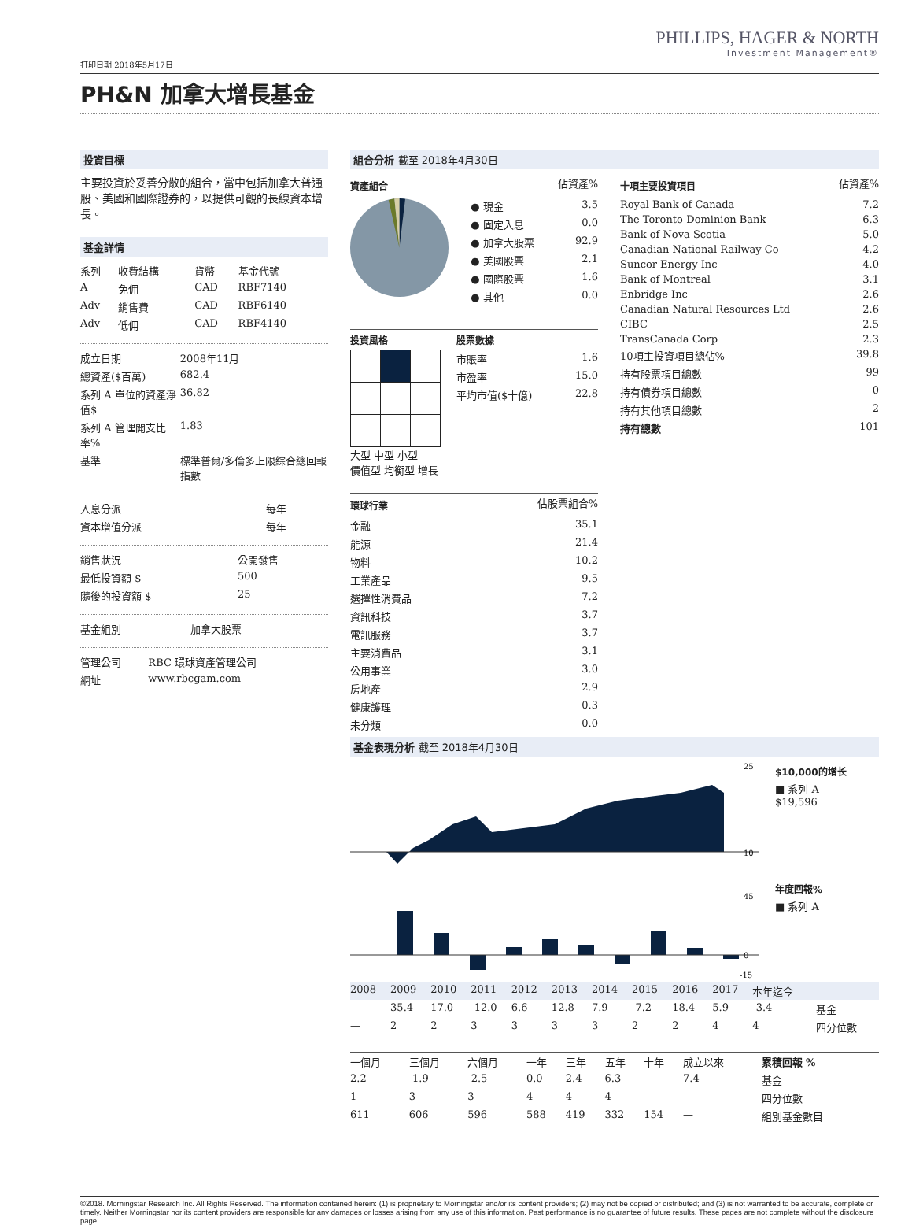PHILLIPS, HAGER & NORTH
Investment Management®
打印日期 2018年5月17日
PH&N 加拿大增長基金
投資目標
主要投資於妥善分散的組合，當中包括加拿大普通股、美國和國際證券的，以提供可觀的長線資本增長。
基金詳情
| 系列 | 收費結構 | 貨幣 | 基金代號 |
| --- | --- | --- | --- |
| A | 免佣 | CAD | RBF7140 |
| Adv | 銷售費 | CAD | RBF6140 |
| Adv | 低佣 | CAD | RBF4140 |
| 成立日期 | 2008年11月 |
| 總資產($百萬) | 682.4 |
| 系列 A 單位的資產淨值$ | 36.82 |
| 系列 A 管理開支比率% | 1.83 |
| 基準 | 標準普爾/多倫多上限綜合總回報指數 |
| 入息分派 | 每年 |
| 資本增值分派 | 每年 |
| 銷售狀況 | 公開發售 |
| 最低投資額 $ | 500 |
| 隨後的投資額 $ | 25 |
| 基金組別 | 加拿大股票 |
| 管理公司 | RBC 環球資產管理公司 |
| 網址 | www.rbcgam.com |
組合分析 截至 2018年4月30日
| 資產組合 | | 佔資產% |
| --- | --- | --- |
| | ● 現金 | 3.5 |
| | ● 固定入息 | 0.0 |
| | ● 加拿大股票 | 92.9 |
| | ● 美國股票 | 2.1 |
| | ● 國際股票 | 1.6 |
| | ● 其他 | 0.0 |
投資風格
大型 中型 小型
價值型 均衡型 增長
股票數據
| 市賬率 | 1.6 |
| 市盈率 | 15.0 |
| 平均市值($十億) | 22.8 |
| 環球行業 | 佔股票組合% |
| --- | --- |
| 金融 | 35.1 |
| 能源 | 21.4 |
| 物料 | 10.2 |
| 工業產品 | 9.5 |
| 選擇性消費品 | 7.2 |
| 資訊科技 | 3.7 |
| 電訊服務 | 3.7 |
| 主要消費品 | 3.1 |
| 公用事業 | 3.0 |
| 房地產 | 2.9 |
| 健康護理 | 0.3 |
| 未分類 | 0.0 |
| 十項主要投資項目 | 佔資產% |
| --- | --- |
| Royal Bank of Canada | 7.2 |
| The Toronto-Dominion Bank | 6.3 |
| Bank of Nova Scotia | 5.0 |
| Canadian National Railway Co | 4.2 |
| Suncor Energy Inc | 4.0 |
| Bank of Montreal | 3.1 |
| Enbridge Inc | 2.6 |
| Canadian Natural Resources Ltd | 2.6 |
| CIBC | 2.5 |
| TransCanada Corp | 2.3 |
| 10項主投資項目總佔% | 39.8 |
| 持有股票項目總數 | 99 |
| 持有債券項目總數 | 0 |
| 持有其他項目總數 | 2 |
| 持有總數 | 101 |
基金表現分析 截至 2018年4月30日
25
10
45
0
-15
$10,000的增长
■ 系列 A
$19,596
年度回報%
■ 系列 A
| 2008 | 2009 | 2010 | 2011 | 2012 | 2013 | 2014 | 2015 | 2016 | 2017 | 本年迄今 | |
| --- | --- | --- | --- | --- | --- | --- | --- | --- | --- | --- | --- |
| — | 35.4 | 17.0 | -12.0 | 6.6 | 12.8 | 7.9 | -7.2 | 18.4 | 5.9 | -3.4 | 基金 |
| — | 2 | 2 | 3 | 3 | 3 | 3 | 2 | 2 | 4 | 4 | 四分位數 |
| 一個月 | 三個月 | 六個月 | 一年 | 三年 | 五年 | 十年 | 成立以來 | 累積回報 % |
| --- | --- | --- | --- | --- | --- | --- | --- | --- |
| 2.2 | -1.9 | -2.5 | 0.0 | 2.4 | 6.3 | — | 7.4 | 基金 |
| 1 | 3 | 3 | 4 | 4 | 4 | — | — | 四分位數 |
| 611 | 606 | 596 | 588 | 419 | 332 | 154 | — | 組別基金數目 |
©2018. Morningstar Research Inc. All Rights Reserved. The information contained herein: (1) is proprietary to Morningstar and/or its content providers; (2) may not be copied or distributed; and (3) is not warranted to be accurate, complete or timely. Neither Morningstar nor its content providers are responsible for any damages or losses arising from any use of this information. Past performance is no guarantee of future results. These pages are not complete without the disclosure page.